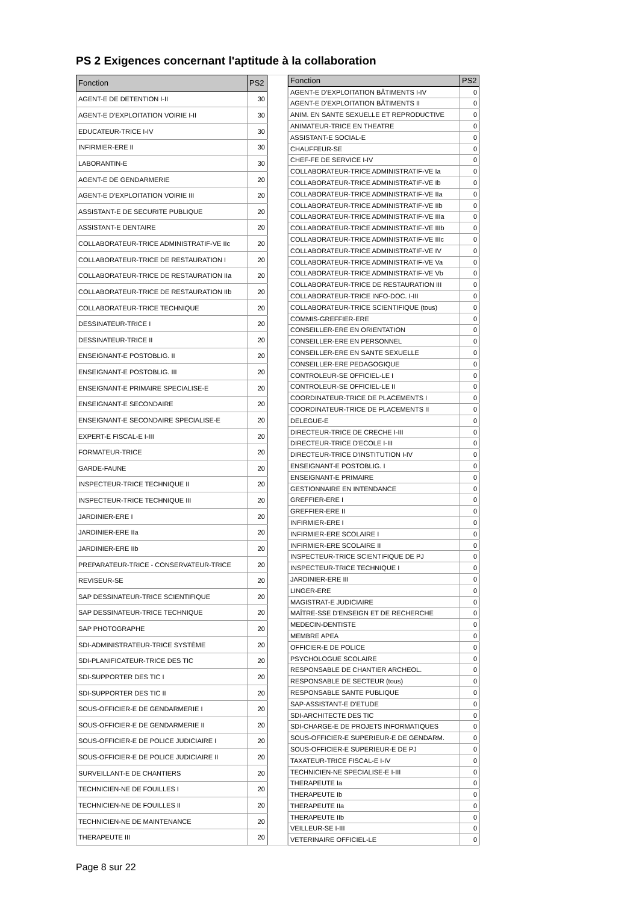PS 2 Exigences concernant l'aptitude à la collaboration
| Fonction | PS2 |
| --- | --- |
| AGENT-E DE DETENTION I-II | 30 |
| AGENT-E D'EXPLOITATION VOIRIE I-II | 30 |
| EDUCATEUR-TRICE I-IV | 30 |
| INFIRMIER-ERE II | 30 |
| LABORANTIN-E | 30 |
| AGENT-E DE GENDARMERIE | 20 |
| AGENT-E D'EXPLOITATION VOIRIE III | 20 |
| ASSISTANT-E DE SECURITE PUBLIQUE | 20 |
| ASSISTANT-E DENTAIRE | 20 |
| COLLABORATEUR-TRICE ADMINISTRATIF-VE IIc | 20 |
| COLLABORATEUR-TRICE DE RESTAURATION I | 20 |
| COLLABORATEUR-TRICE DE RESTAURATION IIa | 20 |
| COLLABORATEUR-TRICE DE RESTAURATION IIb | 20 |
| COLLABORATEUR-TRICE TECHNIQUE | 20 |
| DESSINATEUR-TRICE I | 20 |
| DESSINATEUR-TRICE II | 20 |
| ENSEIGNANT-E POSTOBLIG. II | 20 |
| ENSEIGNANT-E POSTOBLIG. III | 20 |
| ENSEIGNANT-E PRIMAIRE SPECIALISE-E | 20 |
| ENSEIGNANT-E SECONDAIRE | 20 |
| ENSEIGNANT-E SECONDAIRE SPECIALISE-E | 20 |
| EXPERT-E FISCAL-E I-III | 20 |
| FORMATEUR-TRICE | 20 |
| GARDE-FAUNE | 20 |
| INSPECTEUR-TRICE TECHNIQUE II | 20 |
| INSPECTEUR-TRICE TECHNIQUE III | 20 |
| JARDINIER-ERE I | 20 |
| JARDINIER-ERE IIa | 20 |
| JARDINIER-ERE IIb | 20 |
| PREPARATEUR-TRICE - CONSERVATEUR-TRICE | 20 |
| REVISEUR-SE | 20 |
| SAP DESSINATEUR-TRICE SCIENTIFIQUE | 20 |
| SAP DESSINATEUR-TRICE TECHNIQUE | 20 |
| SAP PHOTOGRAPHE | 20 |
| SDI-ADMINISTRATEUR-TRICE SYSTÈME | 20 |
| SDI-PLANIFICATEUR-TRICE DES TIC | 20 |
| SDI-SUPPORTER DES TIC I | 20 |
| SDI-SUPPORTER DES TIC II | 20 |
| SOUS-OFFICIER-E DE GENDARMERIE I | 20 |
| SOUS-OFFICIER-E DE GENDARMERIE II | 20 |
| SOUS-OFFICIER-E DE POLICE JUDICIAIRE I | 20 |
| SOUS-OFFICIER-E DE POLICE JUDICIAIRE II | 20 |
| SURVEILLANT-E DE CHANTIERS | 20 |
| TECHNICIEN-NE DE FOUILLES I | 20 |
| TECHNICIEN-NE DE FOUILLES II | 20 |
| TECHNICIEN-NE DE MAINTENANCE | 20 |
| THERAPEUTE III | 20 |
| Fonction | PS2 |
| --- | --- |
| AGENT-E D'EXPLOITATION BÂTIMENTS I-IV | 0 |
| AGENT-E D'EXPLOITATION BÂTIMENTS II | 0 |
| ANIM. EN SANTE SEXUELLE ET REPRODUCTIVE | 0 |
| ANIMATEUR-TRICE EN THEATRE | 0 |
| ASSISTANT-E SOCIAL-E | 0 |
| CHAUFFEUR-SE | 0 |
| CHEF-FE DE SERVICE I-IV | 0 |
| COLLABORATEUR-TRICE ADMINISTRATIF-VE Ia | 0 |
| COLLABORATEUR-TRICE ADMINISTRATIF-VE Ib | 0 |
| COLLABORATEUR-TRICE ADMINISTRATIF-VE IIa | 0 |
| COLLABORATEUR-TRICE ADMINISTRATIF-VE IIb | 0 |
| COLLABORATEUR-TRICE ADMINISTRATIF-VE IIIa | 0 |
| COLLABORATEUR-TRICE ADMINISTRATIF-VE IIIb | 0 |
| COLLABORATEUR-TRICE ADMINISTRATIF-VE IIIc | 0 |
| COLLABORATEUR-TRICE ADMINISTRATIF-VE IV | 0 |
| COLLABORATEUR-TRICE ADMINISTRATIF-VE Va | 0 |
| COLLABORATEUR-TRICE ADMINISTRATIF-VE Vb | 0 |
| COLLABORATEUR-TRICE DE RESTAURATION III | 0 |
| COLLABORATEUR-TRICE INFO-DOC. I-III | 0 |
| COLLABORATEUR-TRICE SCIENTIFIQUE (tous) | 0 |
| COMMIS-GREFFIER-ERE | 0 |
| CONSEILLER-ERE EN ORIENTATION | 0 |
| CONSEILLER-ERE EN PERSONNEL | 0 |
| CONSEILLER-ERE EN SANTE SEXUELLE | 0 |
| CONSEILLER-ERE PEDAGOGIQUE | 0 |
| CONTROLEUR-SE OFFICIEL-LE I | 0 |
| CONTROLEUR-SE OFFICIEL-LE II | 0 |
| COORDINATEUR-TRICE DE PLACEMENTS I | 0 |
| COORDINATEUR-TRICE DE PLACEMENTS II | 0 |
| DELEGUE-E | 0 |
| DIRECTEUR-TRICE DE CRECHE I-III | 0 |
| DIRECTEUR-TRICE D'ECOLE I-III | 0 |
| DIRECTEUR-TRICE D'INSTITUTION I-IV | 0 |
| ENSEIGNANT-E POSTOBLIG. I | 0 |
| ENSEIGNANT-E PRIMAIRE | 0 |
| GESTIONNAIRE EN INTENDANCE | 0 |
| GREFFIER-ERE I | 0 |
| GREFFIER-ERE II | 0 |
| INFIRMIER-ERE I | 0 |
| INFIRMIER-ERE SCOLAIRE I | 0 |
| INFIRMIER-ERE SCOLAIRE II | 0 |
| INSPECTEUR-TRICE SCIENTIFIQUE DE PJ | 0 |
| INSPECTEUR-TRICE TECHNIQUE I | 0 |
| JARDINIER-ERE III | 0 |
| LINGER-ERE | 0 |
| MAGISTRAT-E JUDICIAIRE | 0 |
| MAÎTRE-SSE D'ENSEIGN ET DE RECHERCHE | 0 |
| MEDECIN-DENTISTE | 0 |
| MEMBRE APEA | 0 |
| OFFICIER-E DE POLICE | 0 |
| PSYCHOLOGUE SCOLAIRE | 0 |
| RESPONSABLE DE CHANTIER ARCHEOL. | 0 |
| RESPONSABLE DE SECTEUR (tous) | 0 |
| RESPONSABLE SANTE PUBLIQUE | 0 |
| SAP-ASSISTANT-E D'ETUDE | 0 |
| SDI-ARCHITECTE DES TIC | 0 |
| SDI-CHARGE-E DE PROJETS INFORMATIQUES | 0 |
| SOUS-OFFICIER-E SUPERIEUR-E DE GENDARM. | 0 |
| SOUS-OFFICIER-E SUPERIEUR-E DE PJ | 0 |
| TAXATEUR-TRICE FISCAL-E I-IV | 0 |
| TECHNICIEN-NE SPECIALISE-E I-III | 0 |
| THERAPEUTE Ia | 0 |
| THERAPEUTE Ib | 0 |
| THERAPEUTE IIa | 0 |
| THERAPEUTE IIb | 0 |
| VEILLEUR-SE I-III | 0 |
| VETERINAIRE OFFICIEL-LE | 0 |
Page 8 sur 22